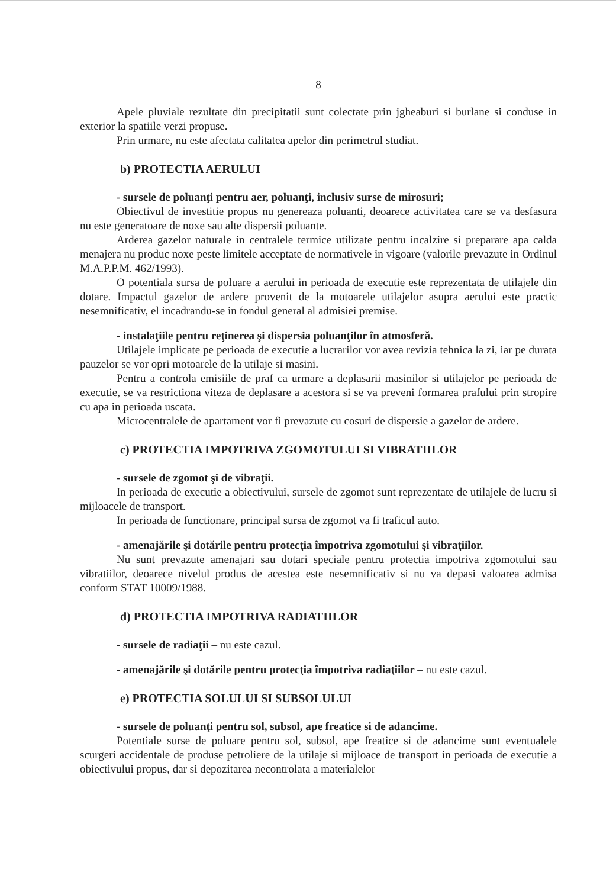8
Apele pluviale rezultate din precipitatii sunt colectate prin jgheaburi si burlane si conduse in exterior la spatiile verzi propuse.
Prin urmare, nu este afectata calitatea apelor din perimetrul studiat.
b) PROTECTIA AERULUI
- sursele de poluanţi pentru aer, poluanţi, inclusiv surse de mirosuri;
Obiectivul de investitie propus nu genereaza poluanti, deoarece activitatea care se va desfasura nu este generatoare de noxe sau alte dispersii poluante.
Arderea gazelor naturale in centralele termice utilizate pentru incalzire si preparare apa calda menajera nu produc noxe peste limitele acceptate de normativele in vigoare (valorile prevazute in Ordinul M.A.P.P.M. 462/1993).
O potentiala sursa de poluare a aerului in perioada de executie este reprezentata de utilajele din dotare. Impactul gazelor de ardere provenit de la motoarele utilajelor asupra aerului este practic nesemnificativ, el incadrandu-se in fondul general al admisiei premise.
- instalaţiile pentru reţinerea şi dispersia poluanţilor în atmosferă.
Utilajele implicate pe perioada de executie a lucrarilor vor avea revizia tehnica la zi, iar pe durata pauzelor se vor opri motoarele de la utilaje si masini.
Pentru a controla emisiile de praf ca urmare a deplasarii masinilor si utilajelor pe perioada de executie, se va restrictiona viteza de deplasare a acestora si se va preveni formarea prafului prin stropire cu apa in perioada uscata.
Microcentralele de apartament vor fi prevazute cu cosuri de dispersie a gazelor de ardere.
c) PROTECTIA IMPOTRIVA ZGOMOTULUI SI VIBRATIILOR
- sursele de zgomot şi de vibraţii.
In perioada de executie a obiectivului, sursele de zgomot sunt reprezentate de utilajele de lucru si mijloacele de transport.
In perioada de functionare, principal sursa de zgomot va fi traficul auto.
- amenajările şi dotările pentru protecţia împotriva zgomotului şi vibraţiilor.
Nu sunt prevazute amenajari sau dotari speciale pentru protectia impotriva zgomotului sau vibratiilor, deoarece nivelul produs de acestea este nesemnificativ si nu va depasi valoarea admisa conform STAT 10009/1988.
d) PROTECTIA IMPOTRIVA RADIATIILOR
- sursele de radiaţii – nu este cazul.
- amenajările şi dotările pentru protecţia împotriva radiaţiilor – nu este cazul.
e) PROTECTIA SOLULUI SI SUBSOLULUI
- sursele de poluanţi pentru sol, subsol, ape freatice si de adancime.
Potentiale surse de poluare pentru sol, subsol, ape freatice si de adancime sunt eventualele scurgeri accidentale de produse petroliere de la utilaje si mijloace de transport in perioada de executie a obiectivului propus, dar si depozitarea necontrolata a materialelor